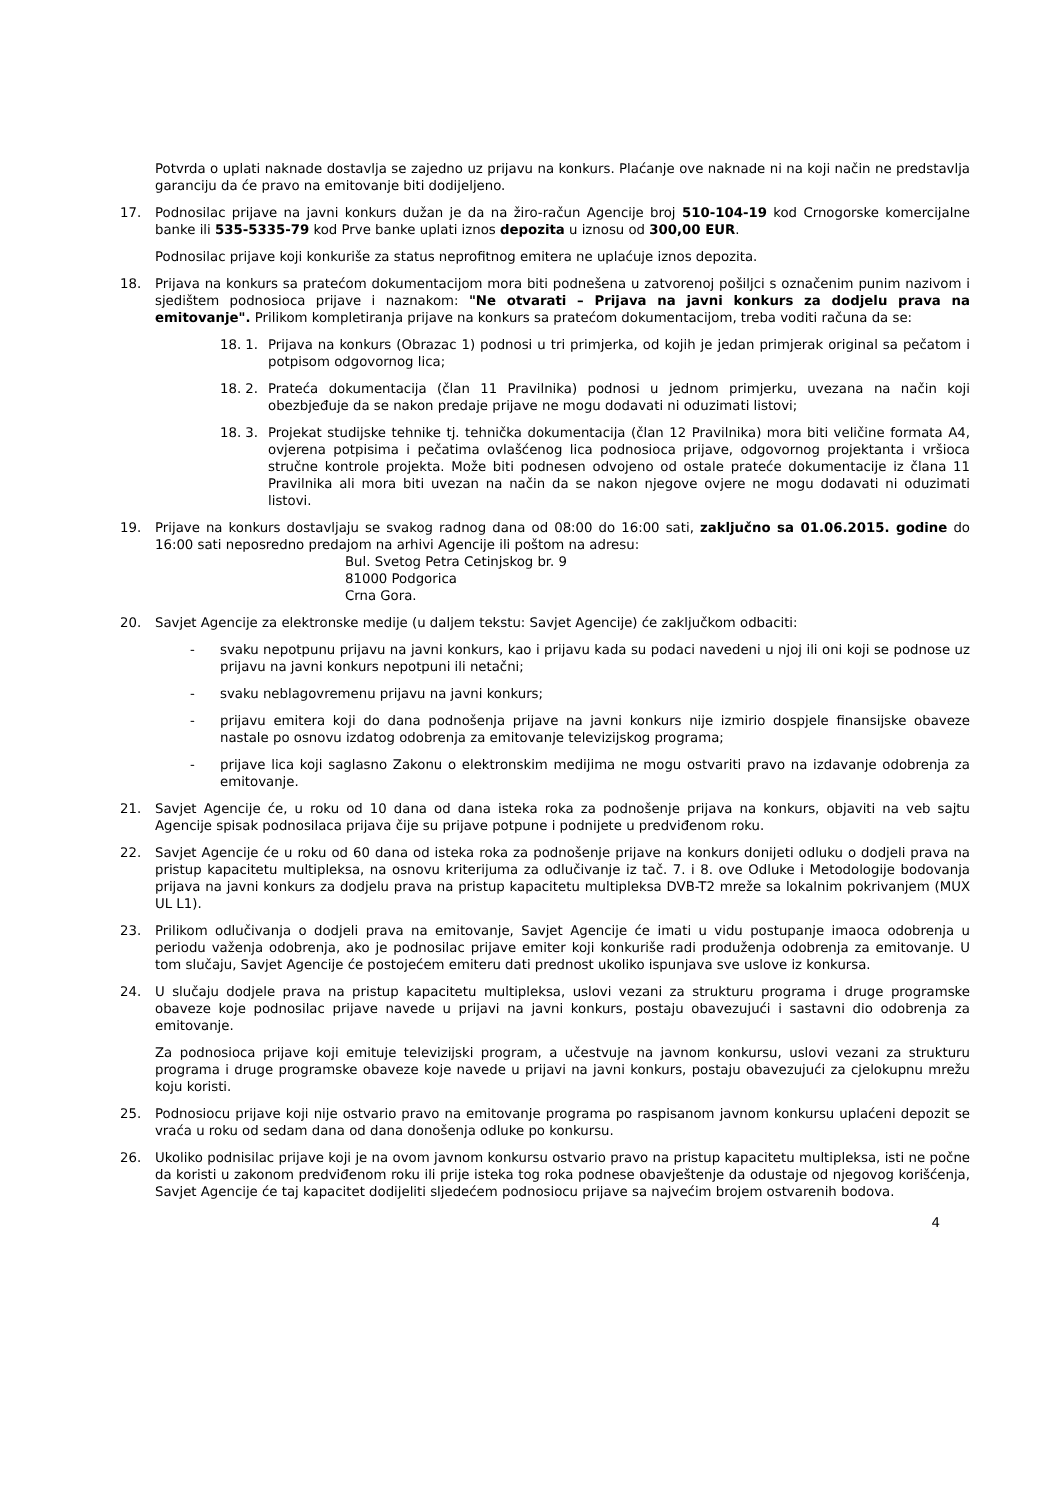Potvrda o uplati naknade dostavlja se zajedno uz prijavu na konkurs. Plaćanje ove naknade ni na koji način ne predstavlja garanciju da će pravo na emitovanje biti dodijeljeno.
17. Podnosilac prijave na javni konkurs dužan je da na žiro-račun Agencije broj 510-104-19 kod Crnogorske komercijalne banke ili 535-5335-79 kod Prve banke uplati iznos depozita u iznosu od 300,00 EUR.
Podnosilac prijave koji konkuriše za status neprofitnog emitera ne uplaćuje iznos depozita.
18. Prijava na konkurs sa pratećom dokumentacijom mora biti podnešena u zatvorenoj pošiljci s označenim punim nazivom i sjedištem podnosioca prijave i naznakom: "Ne otvarati – Prijava na javni konkurs za dodjelu prava na emitovanje". Prilikom kompletiranja prijave na konkurs sa pratećom dokumentacijom, treba voditi računa da se:
18. 1. Prijava na konkurs (Obrazac 1) podnosi u tri primjerka, od kojih je jedan primjerak original sa pečatom i potpisom odgovornog lica;
18. 2. Prateća dokumentacija (član 11 Pravilnika) podnosi u jednom primjerku, uvezana na način koji obezbjeđuje da se nakon predaje prijave ne mogu dodavati ni oduzimati listovi;
18. 3. Projekat studijske tehnike tj. tehnička dokumentacija (član 12 Pravilnika) mora biti veličine formata A4, ovjerena potpisima i pečatima ovlašćenog lica podnosioca prijave, odgovornog projektanta i vršioca stručne kontrole projekta. Može biti podnesen odvojeno od ostale prateće dokumentacije iz člana 11 Pravilnika ali mora biti uvezan na način da se nakon njegove ovjere ne mogu dodavati ni oduzimati listovi.
19. Prijave na konkurs dostavljaju se svakog radnog dana od 08:00 do 16:00 sati, zaključno sa 01.06.2015. godine do 16:00 sati neposredno predajom na arhivi Agencije ili poštom na adresu:
Bul. Svetog Petra Cetinjskog br. 9
81000 Podgorica
Crna Gora.
20. Savjet Agencije za elektronske medije (u daljem tekstu: Savjet Agencije) će zaključkom odbaciti:
- svaku nepotpunu prijavu na javni konkurs, kao i prijavu kada su podaci navedeni u njoj ili oni koji se podnose uz prijavu na javni konkurs nepotpuni ili netačni;
- svaku neblagovremenu prijavu na javni konkurs;
- prijavu emitera koji do dana podnošenja prijave na javni konkurs nije izmirio dospjele finansijske obaveze nastale po osnovu izdatog odobrenja za emitovanje televizijskog programa;
- prijave lica koji saglasno Zakonu o elektronskim medijima ne mogu ostvariti pravo na izdavanje odobrenja za emitovanje.
21. Savjet Agencije će, u roku od 10 dana od dana isteka roka za podnošenje prijava na konkurs, objaviti na veb sajtu Agencije spisak podnosilaca prijava čije su prijave potpune i podnijete u predviđenom roku.
22. Savjet Agencije će u roku od 60 dana od isteka roka za podnošenje prijave na konkurs donijeti odluku o dodjeli prava na pristup kapacitetu multipleksa, na osnovu kriterijuma za odlučivanje iz tač. 7. i 8. ove Odluke i Metodologije bodovanja prijava na javni konkurs za dodjelu prava na pristup kapacitetu multipleksa DVB-T2 mreže sa lokalnim pokrivanjem (MUX UL L1).
23. Prilikom odlučivanja o dodjeli prava na emitovanje, Savjet Agencije će imati u vidu postupanje imaoca odobrenja u periodu važenja odobrenja, ako je podnosilac prijave emiter koji konkuriše radi produženja odobrenja za emitovanje. U tom slučaju, Savjet Agencije će postojećem emiteru dati prednost ukoliko ispunjava sve uslove iz konkursa.
24. U slučaju dodjele prava na pristup kapacitetu multipleksa, uslovi vezani za strukturu programa i druge programske obaveze koje podnosilac prijave navede u prijavi na javni konkurs, postaju obavezujući i sastavni dio odobrenja za emitovanje.
Za podnosioca prijave koji emituje televizijski program, a učestvuje na javnom konkursu, uslovi vezani za strukturu programa i druge programske obaveze koje navede u prijavi na javni konkurs, postaju obavezujući za cjelokupnu mrežu koju koristi.
25. Podnosiocu prijave koji nije ostvario pravo na emitovanje programa po raspisanom javnom konkursu uplaćeni depozit se vraća u roku od sedam dana od dana donošenja odluke po konkursu.
26. Ukoliko podnisilac prijave koji je na ovom javnom konkursu ostvario pravo na pristup kapacitetu multipleksa, isti ne počne da koristi u zakonom predviđenom roku ili prije isteka tog roka podnese obavještenje da odustaje od njegovog korišćenja, Savjet Agencije će taj kapacitet dodijeliti sljedećem podnosiocu prijave sa najvećim brojem ostvarenih bodova.
4